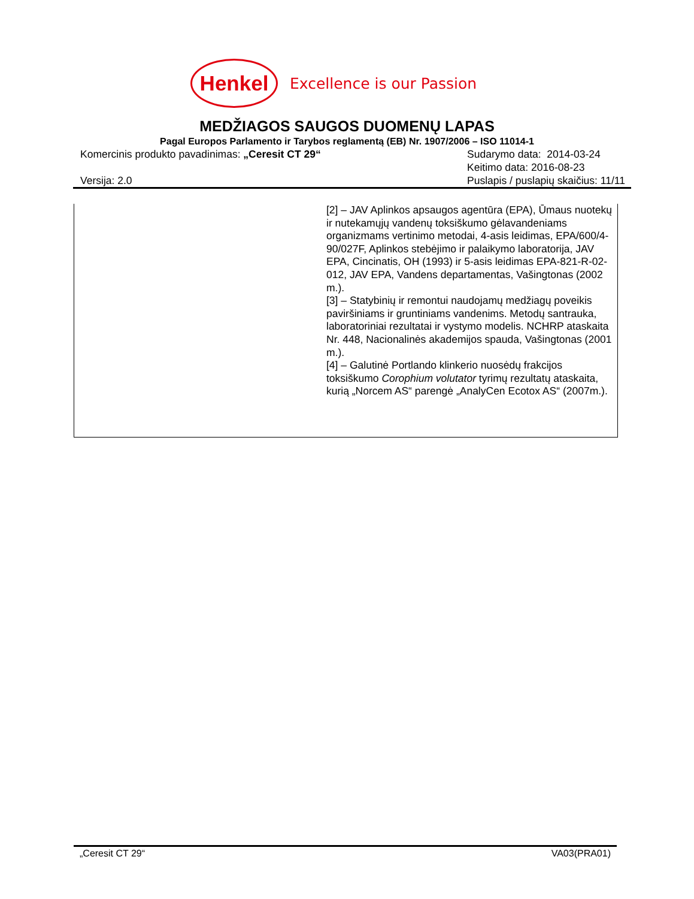Henkel
Excellence is our Passion
MEDŽIAGOS SAUGOS DUOMENŲ LAPAS
Pagal Europos Parlamento ir Tarybos reglamentą (EB) Nr. 1907/2006 – ISO 11014-1
Komercinis produkto pavadinimas: „Ceresit CT 29“
Versija: 2.0
Sudarymo data: 2014-03-24
Keitimo data: 2016-08-23
Puslapis / puslapių skaičius: 11/11
[2] – JAV Aplinkos apsaugos agentūra (EPA), Ūmaus nuotekų ir nutekamųjų vandenų toksiškumo gėlavandeniams organizmams vertinimo metodai, 4-asis leidimas, EPA/600/4-90/027F, Aplinkos stebėjimo ir palaikymo laboratorija, JAV EPA, Cincinatis, OH (1993) ir 5-asis leidimas EPA-821-R-02-012, JAV EPA, Vandens departamentas, Vašingtonas (2002 m.).
[3] – Statybinių ir remontui naudojamų medžiagų poveikis paviršiniams ir gruntiniams vandenims. Metodų santrauka, laboratoriniai rezultatai ir vystymo modelis. NCHRP ataskaita Nr. 448, Nacionalinės akademijos spauda, Vašingtonas (2001 m.).
[4] – Galutinė Portlando klinkerio nuosėdų frakcijos toksiškumo Corophium volutator tyrimų rezultatų ataskaita, kurią „Norcem AS“ parengė „AnalyCen Ecotox AS“ (2007m.).
„Ceresit CT 29“ VA03(PRA01)